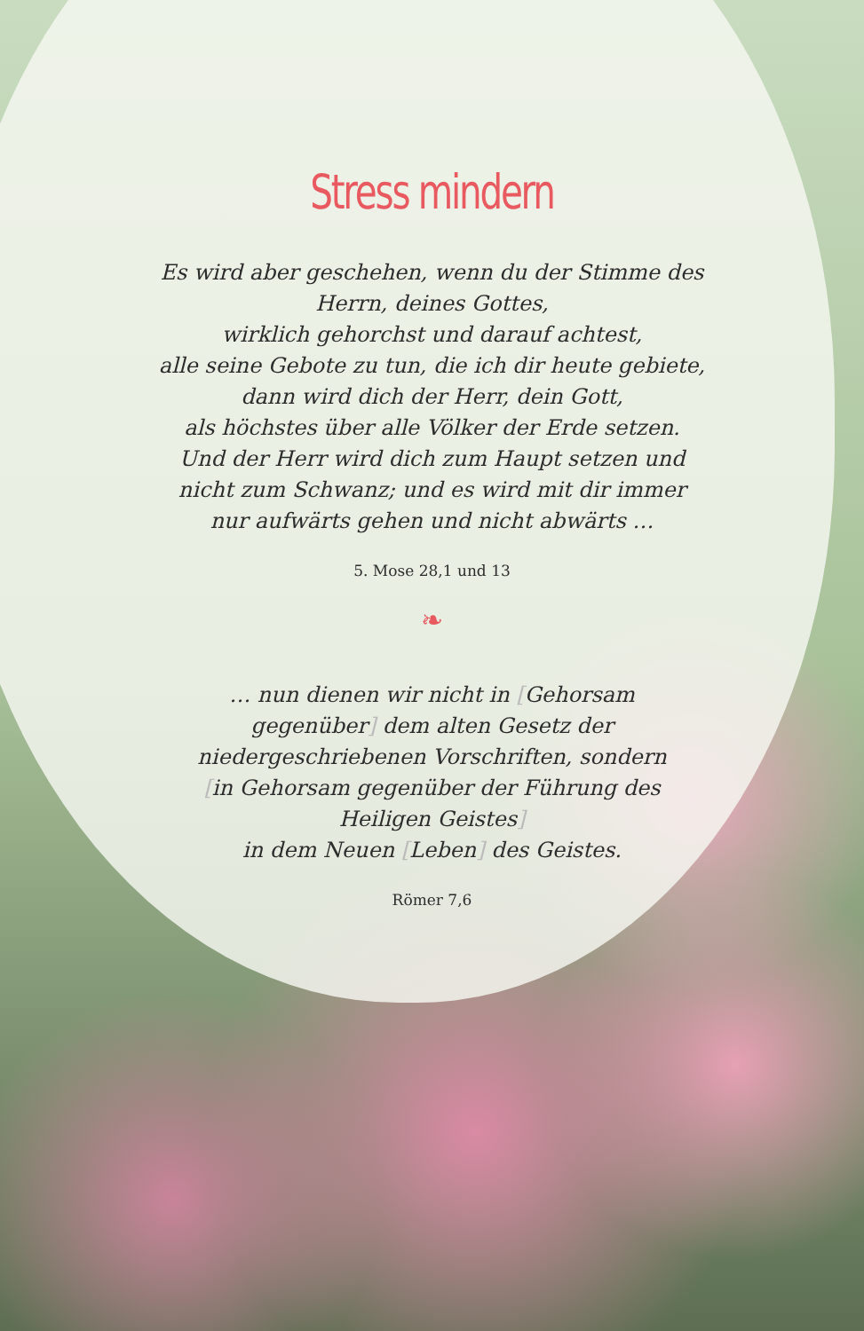Stress mindern
Es wird aber geschehen, wenn du der Stimme des Herrn, deines Gottes,
wirklich gehorchst und darauf achtest,
alle seine Gebote zu tun, die ich dir heute gebiete,
dann wird dich der Herr, dein Gott,
als höchstes über alle Völker der Erde setzen.
Und der Herr wird dich zum Haupt setzen und nicht zum Schwanz; und es wird mit dir immer nur aufwärts gehen und nicht abwärts …
5. Mose 28,1 und 13
❧
… nun dienen wir nicht in [Gehorsam gegenüber] dem alten Gesetz der niedergeschriebenen Vorschriften, sondern [in Gehorsam gegenüber der Führung des Heiligen Geistes]
in dem Neuen [Leben] des Geistes.
Römer 7,6